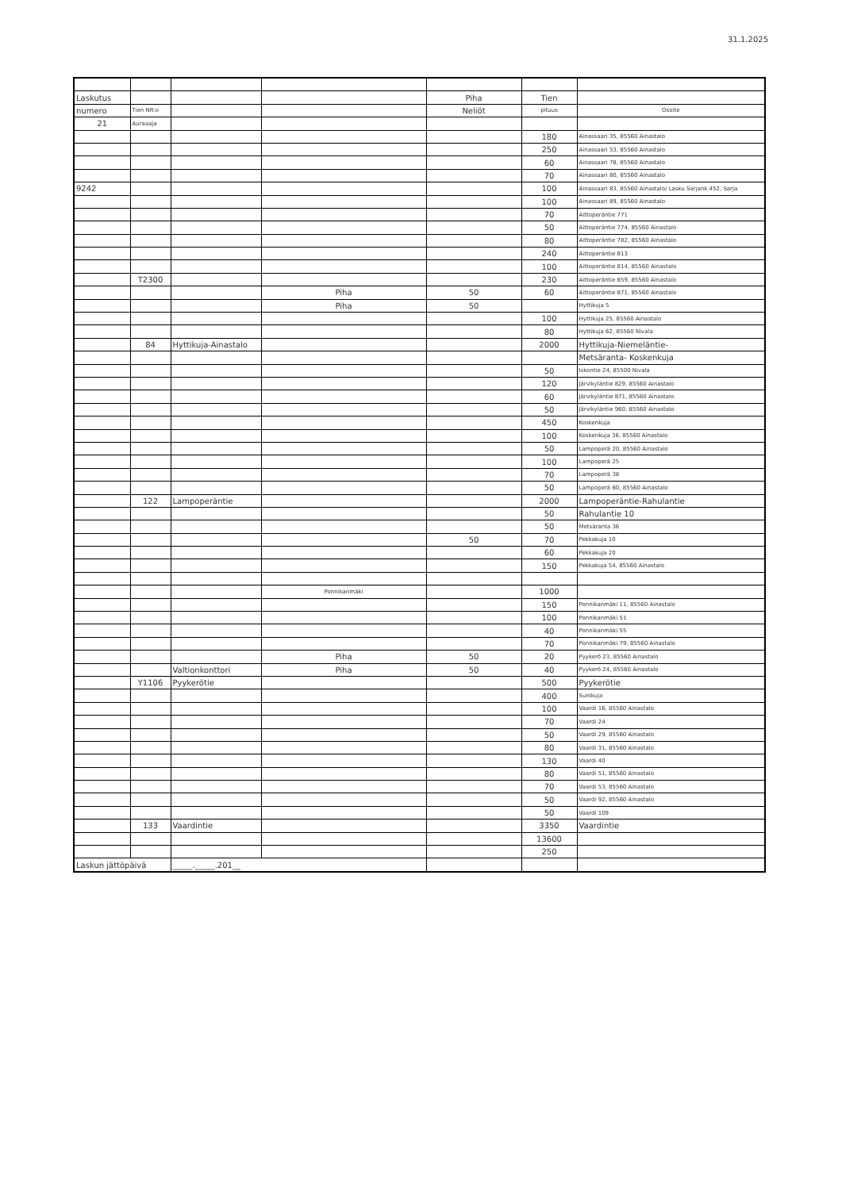31.1.2025
| Laskutus | | | | Piha | Tien | |
| numero | Tien NR:o | | | Neliöt | pituus | Osoite |
| 21 | Auraaaja | | | | | |
| | | | | | 180 | Ainassaari 35, 85560 Ainastalo |
| | | | | | 250 | Ainassaari 53, 85560 Ainastalo |
| | | | | | 60 | Ainassaari 78, 85560 Ainastalo |
| | | | | | 70 | Ainassaari 80, 85560 Ainastalo |
| 9242 | | | | | 100 | Ainassaari 83, 85560 Ainastalo/ Lasku Sarjank.452, Sarja |
| | | | | | 100 | Ainassaari 89, 85560 Ainastalo |
| | | | | | 70 | Aittoperäntie 771 |
| | | | | | 50 | Aittoperäntie 774, 85560 Ainastalo |
| | | | | | 80 | Aittoperäntie 782, 85560 Ainastalo |
| | | | | | 240 | Aittoperäntie 813 |
| | | | | | 100 | Aittoperäntie 814, 85560 Ainastalo |
| | T2300 | | | | 230 | Aittoperäntie 859, 85560 Ainastalo |
| | | | Piha | 50 | 60 | Aittoperäntie 871, 85560 Ainastalo |
| | | | Piha | 50 | | Hyttikuja 5 |
| | | | | | 100 | Hyttikuja 25, 85560 Ainastalo |
| | | | | | 80 | Hyttikuja 62, 85560 Nivala |
| | 84 | Hyttikuja-Ainastalo | | | 2000 | Hyttikuja-Niemeläntie- |
| | | | | | | Metsäranta- Koskenkuja |
| | | | | | 50 | Iskontie 24, 85500 Nivala |
| | | | | | 120 | Järvikyläntie 829, 85560 Ainastalo |
| | | | | | 60 | Järvikyläntie 871, 85560 Ainastalo |
| | | | | | 50 | Järvikyläntie 960, 85560 Ainastalo |
| | | | | | 450 | Koskenkuja |
| | | | | | 100 | Koskenkuja 36, 85560 Ainastalo |
| | | | | | 50 | Lampoperä 20, 85560 Ainastalo |
| | | | | | 100 | Lampoperä 25 |
| | | | | | 70 | Lampoperä 38 |
| | | | | | 50 | Lampoperä 60, 85560 Ainastalo |
| | 122 | Lampoperäntie | | | 2000 | Lampoperäntie-Rahulantie |
| | | | | | 50 | Rahulantie 10 |
| | | | | | 50 | Metsäranta 36 |
| | | | | 50 | 70 | Pekkakuja 10 |
| | | | | | 60 | Pekkakuja 20 |
| | | | | | 150 | Pekkakuja 54, 85560 Ainastalo |
| | | | Ponnikanmäki | | 1000 | |
| | | | | | 150 | Ponnikanmäki 11, 85560 Ainastalo |
| | | | | | 100 | Ponnikanmäki 51 |
| | | | | | 40 | Ponnikanmäki 55 |
| | | | | | 70 | Ponnikanmäki 79, 85560 Ainastalo |
| | | | Piha | 50 | 20 | Pyykerö 23, 85560 Ainastalo |
| | | Valtionkonttori | Piha | 50 | 40 | Pyykerö 24, 85560 Ainastalo |
| | Y1106 | Pyykerötie | | | 500 | Pyykerötie |
| | | | | | 400 | Sunikuja |
| | | | | | 100 | Vaardi 16, 85560 Ainastalo |
| | | | | | 70 | Vaardi 24 |
| | | | | | 50 | Vaardi 29, 85560 Ainastalo |
| | | | | | 80 | Vaardi 31, 85560 Ainastalo |
| | | | | | 130 | Vaardi 40 |
| | | | | | 80 | Vaardi 51, 85560 Ainastalo |
| | | | | | 70 | Vaardi 53, 85560 Ainastalo |
| | | | | | 50 | Vaardi 92, 85560 Ainastalo |
| | | | | | 50 | Vaardi 109 |
| | 133 | Vaardintie | | | 3350 | Vaardintie |
| | | | | | 13600 | |
| | | | | | 250 | |
| Laskun jättöpäivä | | _____._____.201__ | | | | |